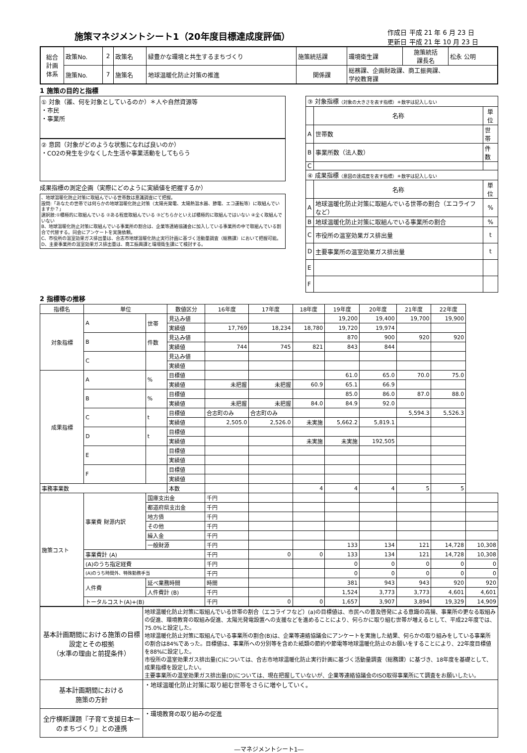施策マネジメントシート1（20年度目標達成度評価）
作成日 平成 21 年 6 月 23 日
更新日 平成 21 年 10 月 23 日
| 総合 計画 体系 | 政策No. | 2 | 政策名 | 緑豊かな環境と共生するまちづくり | 施策統括課 | 環境衛生課 | 施策統括 課長名 | 松永 公明 |
| | 施策No. | 7 | 施策名 | 地球温暖化防止対策の推進 | 関係課 | 総務課、企画財政課、商工振興課、 学校教育課 | | |
1 施策の目的と指標
① 対象（誰、何を対象としているのか）＊人や自然資源等
・市民
・事業所
② 意図（対象がどのような状態になれば良いのか）
・CO2の発生を少なくした生活や事業活動をしてもらう
成果指標の測定企画（実際にどのように実績値を把握するか）
、地球温暖化防止対策に取組んでいる世帯数は意識調査にて把握。
設問:「あなたの世帯では何らかの地球温暖化防止対策（太陽光発電、太陽熱温水器、節電、エコ運転等）に取組んでいますか？」
選択肢:①積極的に取組んでいる ②ある程度取組んでいる ③どちらかといえば積極的に取組んではいない ④全く取組んでいない
B、地球温暖化防止対策に取組んでいる事業所の割合は、企業等連絡協議会に加入している事業所の中で取組んでいる割合で代替する。同会にアンケートを実施依頼。
C、市役所の温室効果ガス排出量は、合志市地球温暖化防止実行計画に基づく活動量調査（総務課）において把握可能。
D、主要事業所の温室効果ガス排出量は、商工振興課と環境衛生課にて検討する。
| ③ 対象指標 （対象の大きさを表す指標）＊数字は記入しない | | |
| | 名称 | 単位 |
| A | 世帯数 | 世帯 |
| B | 事業所数（法人数） | 件数 |
| C | | |
| ④ 成果指標 （意図の達成度を表す指標）＊数字は記入しない | | |
| | 名称 | 単位 |
| A | 地球温暖化防止対策に取組んでいる世帯の割合（エコライフなど） | % |
| B | 地球温暖化防止対策に取組んでいる事業所の割合 | % |
| C | 市役所の温室効果ガス排出量 | t |
| D | 主要事業所の温室効果ガス排出量 | t |
| E | | |
| F | | |
2 指標等の推移
| 指標名 | 単位 | | 数値区分 | 16年度 | 17年度 | 18年度 | 19年度 | 20年度 | 21年度 | 22年度 | |
| --- | --- | --- | --- | --- | --- | --- | --- | --- | --- | --- | --- |
| 対象指標 | A | 世帯 | 見込み値 | | | | 19,200 | 19,400 | 19,700 | 19,900 | |
| | | | 実績値 | 17,769 | 18,234 | 18,780 | 19,720 | 19,974 | | | |
| | B | 件数 | 見込み値 | | | | 870 | 900 | 920 | 920 | |
| | | | 実績値 | 744 | 745 | 821 | 843 | 844 | | | |
| | C | | 見込み値 | | | | | | | | |
| | | | 実績値 | | | | | | | | |
| 成果指標 | A | % | 目標値 | | | | 61.0 | 65.0 | 70.0 | 75.0 | |
| | | | 実績値 | 未把握 | 未把握 | 60.9 | 65.1 | 66.9 | | | |
| | B | % | 目標値 | | | | 85.0 | 86.0 | 87.0 | 88.0 | |
| | | | 実績値 | 未把握 | 未把握 | 84.0 | 84.9 | 92.0 | | | |
| | C | t | 目標値 | 合志町のみ | 合志町のみ | | | | 5,594.3 | 5,526.3 | |
| | | | 実績値 | 2,505.0 | 2,526.0 | 未実施 | 5,662.2 | 5,819.1 | | | |
| | D | t | 目標値 | | | | | | | | |
| | | | 実績値 | | | 未実施 | 未実施 | 192,505 | | | |
| | E | | 目標値 | | | | | | | | |
| | | | 実績値 | | | | | | | | |
| | F | | 目標値 | | | | | | | | |
| | | | 実績値 | | | | | | | | |
| 事務事業数 | | | 本数 | | | 4 | 4 | 4 | 5 | 5 | |
| 施策コスト | 事業費 財源内訳 | 国庫支出金 | | 千円 | | | | | | | |
| | | 都道府県支出金 | | 千円 | | | | | | | |
| | | 地方債 | | 千円 | | | | | | | |
| | | その他 | | 千円 | | | | | | | |
| | | 繰入金 | | 千円 | | | | | | | |
| | | 一般財源 | | 千円 | | | 133 | 134 | 121 | 14,728 | 10,308 |
| | 事業費計 (A) | | | 千円 | 0 | 0 | 133 | 134 | 121 | 14,728 | 10,308 |
| | (A)のうち指定経費 | | | 千円 | | | 0 | 0 | 0 | 0 | 0 |
| | (A)のうち時間外、特殊勤務手当 | | | 千円 | | | 0 | 0 | 0 | 0 | 0 |
| | 人件費 | 延べ業務時間 | | 時間 | | | 381 | 943 | 943 | 920 | 920 |
| | | 人件費計 (B) | | 千円 | | | 1,524 | 3,773 | 3,773 | 4,601 | 4,601 |
| | トータルコスト(A)+(B) | | | 千円 | 0 | 0 | 1,657 | 3,907 | 3,894 | 19,329 | 14,909 |
| 基本計画期間における施策の目標設定とその根拠 （水準の理由と前提条件） | 地球温暖化防止対策に取組んでいる世帯の割合（エコライフなど）(a)の目標値は、市民への普及啓発による意識の高揚、事業所の更なる取組みの促進、環境教育の取組み促進、太陽光発電設置への支援などを進めることにより、何らかに取り組む世帯が増えるとして、平成22年度では、75.0%と設定した。 地球温暖化防止対策に取組んでいる事業所の割合(B)は、企業等連絡協議会にアンケートを実施した結果、何らかの取り組みをしている事業所の割合は84%であった。目標値は、事業所への分別等を含めた紙類の節約や節電等地球温暖化防止のお願いをすることにより、22年度目標値を88%に設定した。 市役所の温室効果ガス排出量(C)については、合志市地球温暖化防止実行計画に基づく活動量調査（総務課）に基づき、18年度を基礎として、成果指標を設定したい。 主要事業所の温室効果ガス排出量(D)については、現在把握していないが、企業等連絡協議会のISO取得事業所にて調査をお願いしたい。 |
| 基本計画期間における 施策の方針 | ・地球温暖化防止対策に取り組む世帯をさらに増やしていく。 |
| 全庁横断課題『子育て支援日本一のまちづくり』との連携 | ・環境教育の取り組みの促進 |
―マネジメントシート1―